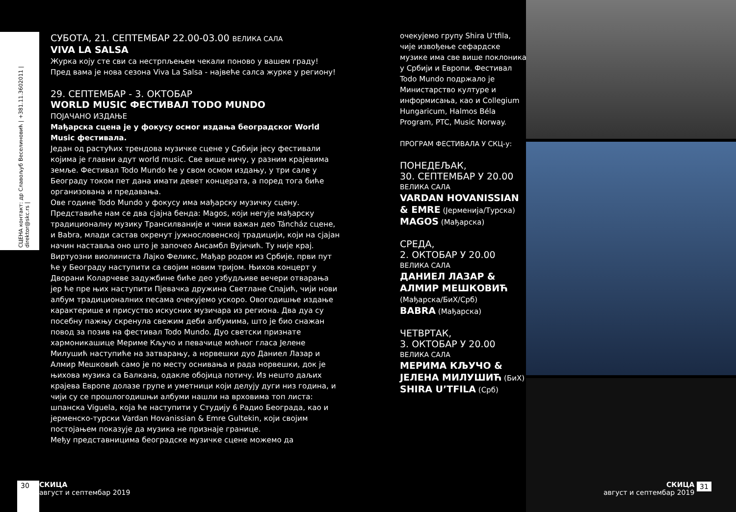СЦЕНА контакт: др Славољуб Веселиновић | +381.11.3602011 | direktor@skc.rs |
СУБОТА, 21. СЕПТЕМБАР 22.00-03.00 ВЕЛИКА САЛА
VIVA LA SALSA
Журка коју сте сви са нестрпљењем чекали поново у вашем граду! Пред вама је нова сезона Viva La Salsa - највеће салса журке у региону!
29. СЕПТЕМБАР - 3. ОКТОБАР
WORLD MUSIC ФЕСТИВАЛ TODO MUNDO
ПОЈАЧАНО ИЗДАЊЕ
Мађарска сцена је у фокусу осмог издања београдског World Music фестивала.
Један од растућих трендова музичке сцене у Србији јесу фестивали којима је главни адут world music. Све више ничу, у разним крајевима земље. Фестивал Todo Mundo ће у свом осмом издању, у три сале у Београду током пет дана имати девет концерата, а поред тога биће организована и предавања.
Ове године Todo Mundo у фокусу има мађарску музичку сцену. Представиће нам се два сјајна бенда: Magos, који негује мађарску традиционалну музику Трансилваније и чини важан део Táncház сцене, и Babra, млади састав окренут јужнословенској традицији, који на сјајан начин наставља оно што је започео Ансамбл Вујичић. Ту није крај. Виртуозни виолиниста Лајко Феликс, Мађар родом из Србије, први пут ће у Београду наступити са својим новим тријом. Њихов концерт у Дворани Коларчеве задужбине биће део узбудљиве вечери отварања јер ће пре њих наступити Пјевачка дружина Светлане Спајић, чији нови албум традиционалних песама очекујемо ускоро. Овогодишње издање карактерише и присуство искусних музичара из региона. Два дуа су посебну пажњу скренула свежим деби албумима, што је био снажан повод за позив на фестивал Todo Mundo. Дуо светски признате хармоникашице Мериме Кључо и певачице моћног гласа Јелене Милушић наступиће на затварању, а норвешки дуо Даниел Лазар и Алмир Мешковић само је по месту оснивања и рада норвешки, док је њихова музика са Балкана, одакле обојица потичу. Из нешто даљих крајева Европе долазе групе и уметници који делују дуги низ година, и чији су се прошлогодишњи албуми нашли на врховима топ листа: шпанска Viguela, која ће наступити у Студију 6 Радио Београда, као и јерменско-турски Vardan Hovanissian & Emre Gultekin, који својим постојањем показује да музика не признаје границе.
Међу представницима београдске музичке сцене можемо да
очекујемо групу Shira U’tfila, чије извођење сефардске музике има све више поклоника у Србији и Европи. Фестивал Todo Mundo подржало је Министарство културе и информисања, као и Collegium Hungaricum, Halmos Béla Program, PTC, Music Norway.
ПРОГРАМ ФЕСТИВАЛА У СКЦ-у:
ПОНЕДЕЉАК,
30. СЕПТЕМБАР У 20.00
ВЕЛИКА САЛА
VARDAN HOVANISSIAN & EMRE (Јерменија/Турска)
MAGOS (Мађарска)
СРЕДА,
2. ОКТОБАР У 20.00
ВЕЛИКА САЛА
ДАНИЕЛ ЛАЗАР & АЛМИР МЕШКОВИЋ
(Мађарска/БиХ/Срб)
BABRA (Мађарска)
ЧЕТВРТАК,
3. ОКТОБАР У 20.00
ВЕЛИКА САЛА
МЕРИМА КЉУЧО & ЈЕЛЕНА МИЛУШИЋ (БиХ)
SHIRA U’TFILA (Срб)
30
СКИЦА
август и септембар 2019
СКИЦА
август и септембар 2019
31